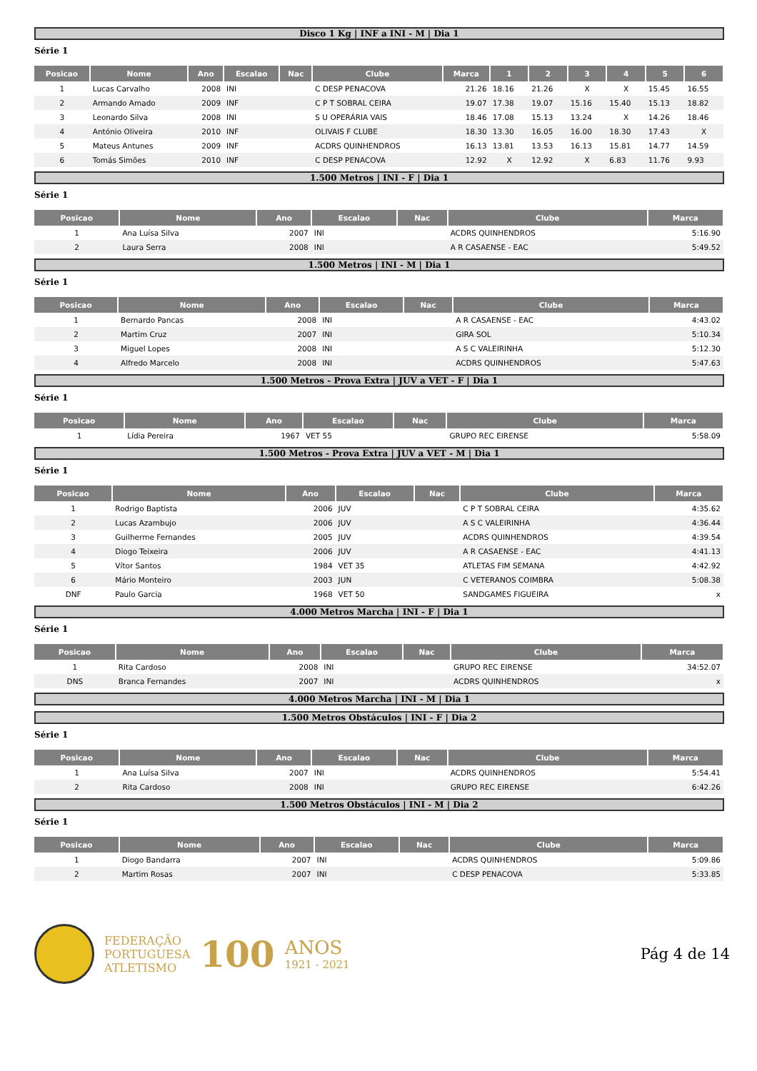Disco 1 Kg | INF a INI - M | Dia 1
Série 1
| Posicao | Nome | Ano | Escalao | Nac | Clube | Marca | 1 | 2 | 3 | 4 | 5 | 6 |
| --- | --- | --- | --- | --- | --- | --- | --- | --- | --- | --- | --- | --- |
| 1 | Lucas Carvalho | 2008 | INI | | C DESP PENACOVA | 21.26 | 18.16 | 21.26 | X | X | 15.45 | 16.55 |
| 2 | Armando Amado | 2009 | INF | | C P T SOBRAL CEIRA | 19.07 | 17.38 | 19.07 | 15.16 | 15.40 | 15.13 | 18.82 |
| 3 | Leonardo Silva | 2008 | INI | | S U OPERÁRIA VAIS | 18.46 | 17.08 | 15.13 | 13.24 | X | 14.26 | 18.46 |
| 4 | António Oliveira | 2010 | INF | | OLIVAIS F CLUBE | 18.30 | 13.30 | 16.05 | 16.00 | 18.30 | 17.43 | X |
| 5 | Mateus Antunes | 2009 | INF | | ACDRS QUINHENDROS | 16.13 | 13.81 | 13.53 | 16.13 | 15.81 | 14.77 | 14.59 |
| 6 | Tomás Simões | 2010 | INF | | C DESP PENACOVA | 12.92 | X | 12.92 | X | 6.83 | 11.76 | 9.93 |
1.500 Metros | INI - F | Dia 1
Série 1
| Posicao | Nome | Ano | Escalao | Nac | Clube | Marca |
| --- | --- | --- | --- | --- | --- | --- |
| 1 | Ana Luísa Silva | 2007 | INI | | ACDRS QUINHENDROS | 5:16.90 |
| 2 | Laura Serra | 2008 | INI | | A R CASAENSE - EAC | 5:49.52 |
1.500 Metros | INI - M | Dia 1
Série 1
| Posicao | Nome | Ano | Escalao | Nac | Clube | Marca |
| --- | --- | --- | --- | --- | --- | --- |
| 1 | Bernardo Pancas | 2008 | INI | | A R CASAENSE - EAC | 4:43.02 |
| 2 | Martim Cruz | 2007 | INI | | GIRA SOL | 5:10.34 |
| 3 | Miguel Lopes | 2008 | INI | | A S C VALEIRINHA | 5:12.30 |
| 4 | Alfredo Marcelo | 2008 | INI | | ACDRS QUINHENDROS | 5:47.63 |
1.500 Metros - Prova Extra | JUV a VET - F | Dia 1
Série 1
| Posicao | Nome | Ano | Escalao | Nac | Clube | Marca |
| --- | --- | --- | --- | --- | --- | --- |
| 1 | Lídia Pereira | 1967 | VET 55 | | GRUPO REC EIRENSE | 5:58.09 |
1.500 Metros - Prova Extra | JUV a VET - M | Dia 1
Série 1
| Posicao | Nome | Ano | Escalao | Nac | Clube | Marca |
| --- | --- | --- | --- | --- | --- | --- |
| 1 | Rodrigo Baptista | 2006 | JUV | | C P T SOBRAL CEIRA | 4:35.62 |
| 2 | Lucas Azambujo | 2006 | JUV | | A S C VALEIRINHA | 4:36.44 |
| 3 | Guilherme Fernandes | 2005 | JUV | | ACDRS QUINHENDROS | 4:39.54 |
| 4 | Diogo Teixeira | 2006 | JUV | | A R CASAENSE - EAC | 4:41.13 |
| 5 | Vítor Santos | 1984 | VET 35 | | ATLETAS FIM SEMANA | 4:42.92 |
| 6 | Mário Monteiro | 2003 | JUN | | C VETERANOS COIMBRA | 5:08.38 |
| DNF | Paulo Garcia | 1968 | VET 50 | | SANDGAMES FIGUEIRA | x |
4.000 Metros Marcha | INI - F | Dia 1
Série 1
| Posicao | Nome | Ano | Escalao | Nac | Clube | Marca |
| --- | --- | --- | --- | --- | --- | --- |
| 1 | Rita Cardoso | 2008 | INI | | GRUPO REC EIRENSE | 34:52.07 |
| DNS | Branca Fernandes | 2007 | INI | | ACDRS QUINHENDROS | x |
4.000 Metros Marcha | INI - M | Dia 1
1.500 Metros Obstáculos | INI - F | Dia 2
Série 1
| Posicao | Nome | Ano | Escalao | Nac | Clube | Marca |
| --- | --- | --- | --- | --- | --- | --- |
| 1 | Ana Luísa Silva | 2007 | INI | | ACDRS QUINHENDROS | 5:54.41 |
| 2 | Rita Cardoso | 2008 | INI | | GRUPO REC EIRENSE | 6:42.26 |
1.500 Metros Obstáculos | INI - M | Dia 2
Série 1
| Posicao | Nome | Ano | Escalao | Nac | Clube | Marca |
| --- | --- | --- | --- | --- | --- | --- |
| 1 | Diogo Bandarra | 2007 | INI | | ACDRS QUINHENDROS | 5:09.86 |
| 2 | Martim Rosas | 2007 | INI | | C DESP PENACOVA | 5:33.85 |
FEDERAÇÃO
PORTUGUESA
ATLETISMO
100
ANOS
1921 - 2021
Pág 4 de 14